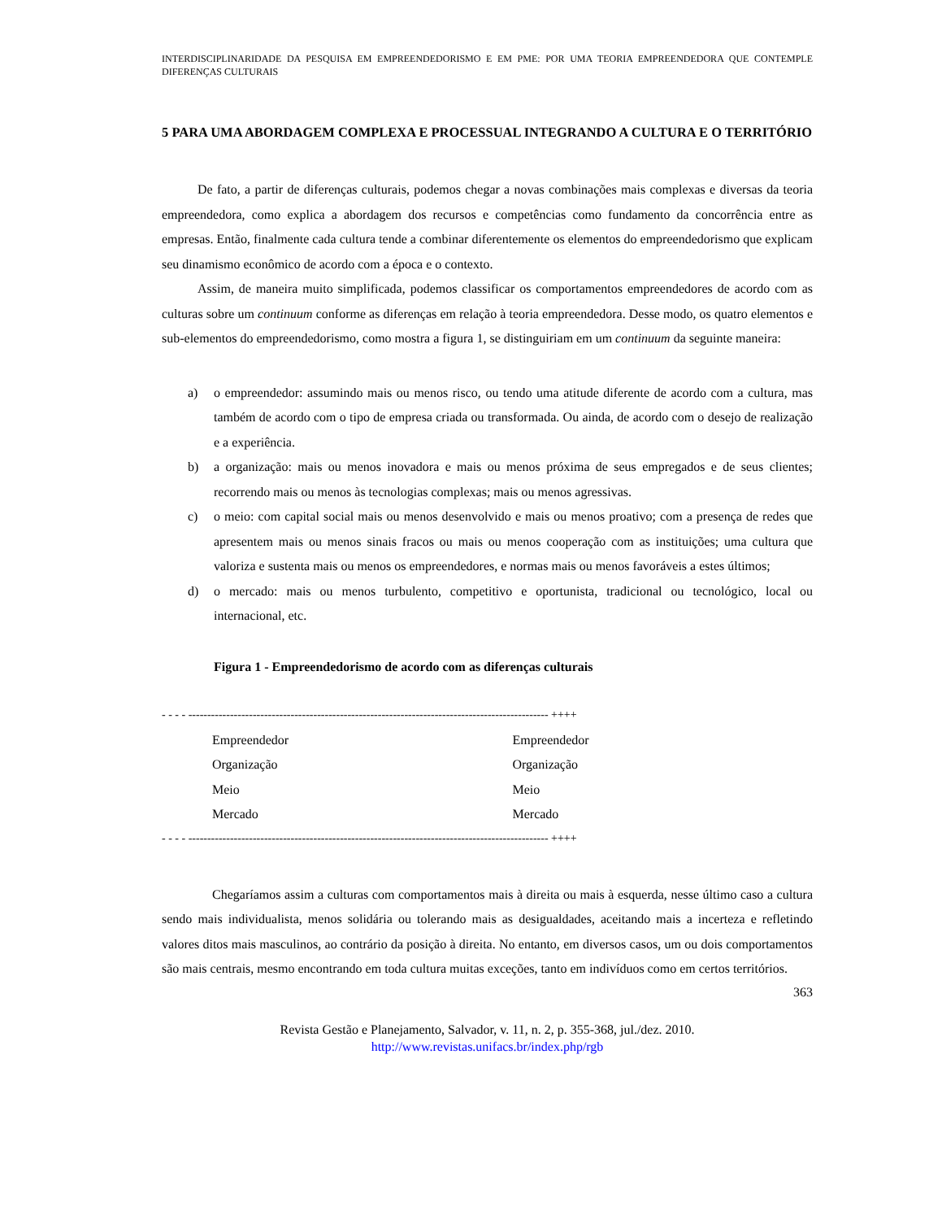INTERDISCIPLINARIDADE DA PESQUISA EM EMPREENDEDORISMO E EM PME: POR UMA TEORIA EMPREENDEDORA QUE CONTEMPLE DIFERENÇAS CULTURAIS
5 PARA UMA ABORDAGEM COMPLEXA E PROCESSUAL INTEGRANDO A CULTURA E O TERRITÓRIO
De fato, a partir de diferenças culturais, podemos chegar a novas combinações mais complexas e diversas da teoria empreendedora, como explica a abordagem dos recursos e competências como fundamento da concorrência entre as empresas. Então, finalmente cada cultura tende a combinar diferentemente os elementos do empreendedorismo que explicam seu dinamismo econômico de acordo com a época e o contexto.
Assim, de maneira muito simplificada, podemos classificar os comportamentos empreendedores de acordo com as culturas sobre um continuum conforme as diferenças em relação à teoria empreendedora. Desse modo, os quatro elementos e sub-elementos do empreendedorismo, como mostra a figura 1, se distinguiriam em um continuum da seguinte maneira:
a) o empreendedor: assumindo mais ou menos risco, ou tendo uma atitude diferente de acordo com a cultura, mas também de acordo com o tipo de empresa criada ou transformada. Ou ainda, de acordo com o desejo de realização e a experiência.
b) a organização: mais ou menos inovadora e mais ou menos próxima de seus empregados e de seus clientes; recorrendo mais ou menos às tecnologias complexas; mais ou menos agressivas.
c) o meio: com capital social mais ou menos desenvolvido e mais ou menos proativo; com a presença de redes que apresentem mais ou menos sinais fracos ou mais ou menos cooperação com as instituições; uma cultura que valoriza e sustenta mais ou menos os empreendedores, e normas mais ou menos favoráveis a estes últimos;
d) o mercado: mais ou menos turbulento, competitivo e oportunista, tradicional ou tecnológico, local ou internacional, etc.
Figura 1 - Empreendedorismo de acordo com as diferenças culturais
- - - - ----------------------------------------------------------------------------------------------- ++++
Empreendedor
Organização
Meio
Mercado
Empreendedor
Organização
Meio
Mercado
- - - - ----------------------------------------------------------------------------------------------- ++++
Chegaríamos assim a culturas com comportamentos mais à direita ou mais à esquerda, nesse último caso a cultura sendo mais individualista, menos solidária ou tolerando mais as desigualdades, aceitando mais a incerteza e refletindo valores ditos mais masculinos, ao contrário da posição à direita. No entanto, em diversos casos, um ou dois comportamentos são mais centrais, mesmo encontrando em toda cultura muitas exceções, tanto em indivíduos como em certos territórios.
363
Revista Gestão e Planejamento, Salvador, v. 11, n. 2, p. 355-368, jul./dez. 2010.
http://www.revistas.unifacs.br/index.php/rgb